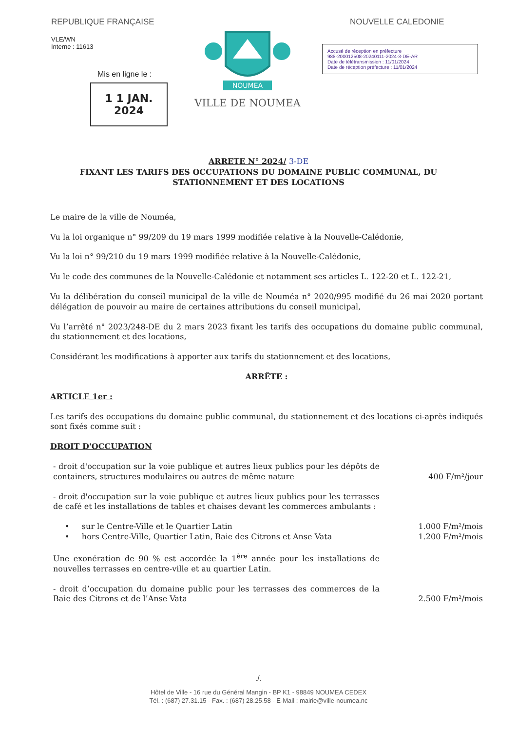REPUBLIQUE FRANÇAISE
VLE/WN
Interne : 11613
Mis en ligne le :
1 1 JAN. 2024
NOUMEA
VILLE DE NOUMEA
NOUVELLE CALEDONIE
Accusé de réception en préfecture
988-200012508-20240111-2024-3-DE-AR
Date de télétransmission : 11/01/2024
Date de réception préfecture : 11/01/2024
ARRETE N° 2024/ 3-DE
FIXANT LES TARIFS DES OCCUPATIONS DU DOMAINE PUBLIC COMMUNAL, DU
STATIONNEMENT ET DES LOCATIONS
Le maire de la ville de Nouméa,
Vu la loi organique n° 99/209 du 19 mars 1999 modifiée relative à la Nouvelle-Calédonie,
Vu la loi n° 99/210 du 19 mars 1999 modifiée relative à la Nouvelle-Calédonie,
Vu le code des communes de la Nouvelle-Calédonie et notamment ses articles L. 122-20 et L. 122-21,
Vu la délibération du conseil municipal de la ville de Nouméa n° 2020/995 modifié du 26 mai 2020 portant délégation de pouvoir au maire de certaines attributions du conseil municipal,
Vu l’arrêté n° 2023/248-DE du 2 mars 2023 fixant les tarifs des occupations du domaine public communal, du stationnement et des locations,
Considérant les modifications à apporter aux tarifs du stationnement et des locations,
ARRÊTE :
ARTICLE 1er :
Les tarifs des occupations du domaine public communal, du stationnement et des locations ci-après indiqués sont fixés comme suit :
DROIT D'OCCUPATION
- droit d'occupation sur la voie publique et autres lieux publics pour les dépôts de containers, structures modulaires ou autres de même nature
400 F/m²/jour
- droit d'occupation sur la voie publique et autres lieux publics pour les terrasses de café et les installations de tables et chaises devant les commerces ambulants :
• sur le Centre-Ville et le Quartier Latin
1.000 F/m²/mois
• hors Centre-Ville, Quartier Latin, Baie des Citrons et Anse Vata
1.200 F/m²/mois
Une exonération de 90 % est accordée la 1<sup>ère</sup> année pour les installations de nouvelles terrasses en centre-ville et au quartier Latin.
- droit d’occupation du domaine public pour les terrasses des commerces de la Baie des Citrons et de l’Anse Vata
2.500 F/m²/mois
./.
Hôtel de Ville - 16 rue du Général Mangin - BP K1 - 98849 NOUMEA CEDEX
Tél. : (687) 27.31.15 - Fax. : (687) 28.25.58 - E-Mail : mairie@ville-noumea.nc